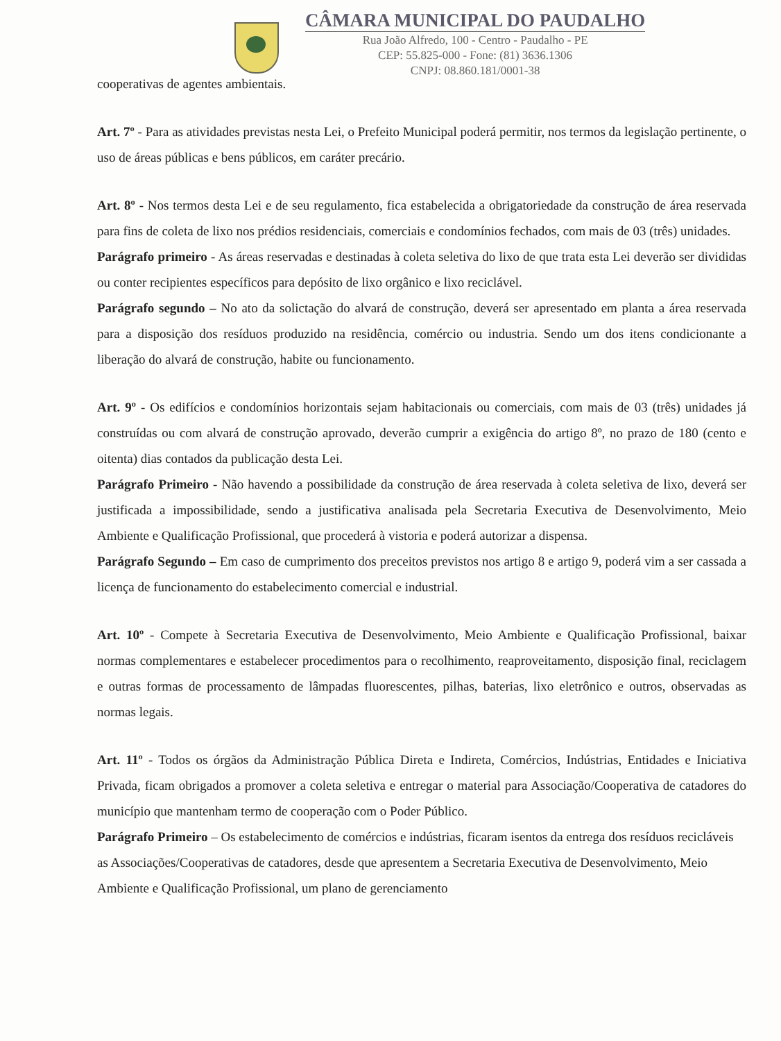CÂMARA MUNICIPAL DO PAUDALHO
Rua João Alfredo, 100 - Centro - Paudalho - PE
CEP: 55.825-000 - Fone: (81) 3636.1306
CNPJ: 08.860.181/0001-38
cooperativas de agentes ambientais.
Art. 7º - Para as atividades previstas nesta Lei, o Prefeito Municipal poderá permitir, nos termos da legislação pertinente, o uso de áreas públicas e bens públicos, em caráter precário.
Art. 8º - Nos termos desta Lei e de seu regulamento, fica estabelecida a obrigatoriedade da construção de área reservada para fins de coleta de lixo nos prédios residenciais, comerciais e condomínios fechados, com mais de 03 (três) unidades.
Parágrafo primeiro - As áreas reservadas e destinadas à coleta seletiva do lixo de que trata esta Lei deverão ser divididas ou conter recipientes específicos para depósito de lixo orgânico e lixo reciclável.
Parágrafo segundo – No ato da solictação do alvará de construção, deverá ser apresentado em planta a área reservada para a disposição dos resíduos produzido na residência, comércio ou industria. Sendo um dos itens condicionante a liberação do alvará de construção, habite ou funcionamento.
Art. 9º - Os edifícios e condomínios horizontais sejam habitacionais ou comerciais, com mais de 03 (três) unidades já construídas ou com alvará de construção aprovado, deverão cumprir a exigência do artigo 8º, no prazo de 180 (cento e oitenta) dias contados da publicação desta Lei.
Parágrafo Primeiro - Não havendo a possibilidade da construção de área reservada à coleta seletiva de lixo, deverá ser justificada a impossibilidade, sendo a justificativa analisada pela Secretaria Executiva de Desenvolvimento, Meio Ambiente e Qualificação Profissional, que procederá à vistoria e poderá autorizar a dispensa.
Parágrafo Segundo – Em caso de cumprimento dos preceitos previstos nos artigo 8 e artigo 9, poderá vim a ser cassada a licença de funcionamento do estabelecimento comercial e industrial.
Art. 10º - Compete à Secretaria Executiva de Desenvolvimento, Meio Ambiente e Qualificação Profissional, baixar normas complementares e estabelecer procedimentos para o recolhimento, reaproveitamento, disposição final, reciclagem e outras formas de processamento de lâmpadas fluorescentes, pilhas, baterias, lixo eletrônico e outros, observadas as normas legais.
Art. 11º - Todos os órgãos da Administração Pública Direta e Indireta, Comércios, Indústrias, Entidades e Iniciativa Privada, ficam obrigados a promover a coleta seletiva e entregar o material para Associação/Cooperativa de catadores do município que mantenham termo de cooperação com o Poder Público.
Parágrafo Primeiro – Os estabelecimento de comércios e indústrias, ficaram isentos da entrega dos resíduos recicláveis as Associações/Cooperativas de catadores, desde que apresentem a Secretaria Executiva de Desenvolvimento, Meio Ambiente e Qualificação Profissional, um plano de gerenciamento